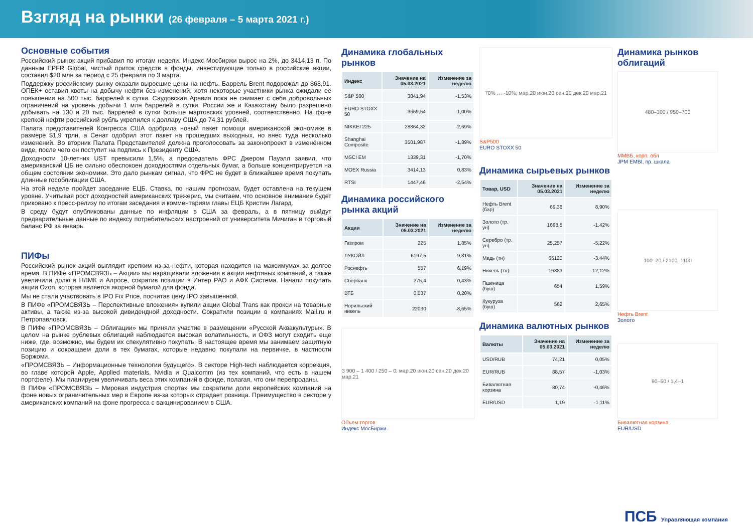Взгляд на рынки (26 февраля – 5 марта 2021 г.)
Основные события
Российский рынок акций прибавил по итогам недели. Индекс Мосбиржи вырос на 2%, до 3414,13 п. По данным EPFR Global, чистый приток средств в фонды, инвестирующие только в российские акции, составил $20 млн за период с 25 февраля по 3 марта.
Поддержку российскому рынку оказали выросшие цены на нефть. Баррель Brent подорожал до $68,91. ОПЕК+ оставил квоты на добычу нефти без изменений, хотя некоторые участники рынка ожидали ее повышения на 500 тыс. баррелей в сутки. Саудовская Аравия пока не снимает с себя добровольных ограничений на уровень добычи 1 млн баррелей в сутки. России же и Казахстану было разрешено добывать на 130 и 20 тыс. баррелей в сутки больше мартовских уровней, соответственно. На фоне крепкой нефти российский рубль укрепился к доллару США до 74,31 рублей.
Палата представителей Конгресса США одобрила новый пакет помощи американской экономике в размере $1,9 трлн, а Сенат одобрил этот пакет на прошедших выходных, но внес туда несколько изменений. Во вторник Палата Представителей должна проголосовать за законопроект в изменённом виде, после чего он поступит на подпись к Президенту США.
Доходности 10-летних UST превысили 1,5%, а председатель ФРС Джером Пауэлл заявил, что американский ЦБ не сильно обеспокоен доходностями отдельных бумаг, а больше концентрируется на общем состоянии экономики. Это дало рынкам сигнал, что ФРС не будет в ближайшее время покупать длинные гособлигации США.
На этой неделе пройдет заседание ЕЦБ. Ставка, по нашим прогнозам, будет оставлена на текущем уровне. Учитывая рост доходностей американских трежерис, мы считаем, что основное внимание будет приковано к пресс-релизу по итогам заседания и комментариям главы ЕЦБ Кристин Лагард.
В среду будут опубликованы данные по инфляции в США за февраль, а в пятницу выйдут предварительные данные по индексу потребительских настроений от университета Мичиган и торговый баланс РФ за январь.
ПИФы
Российский рынок акций выглядит крепким из-за нефти, которая находится на максимумах за долгое время. В ПИФе «ПРОМСВЯЗЬ – Акции» мы наращивали вложения в акции нефтяных компаний, а также увеличили долю в НЛМК и Алросе, сократив позиции в Интер РАО и АФК Система. Начали покупать акции Ozon, которая является якорной бумагой для фонда.
Мы не стали участвовать в IPO Fix Price, посчитав цену IPO завышенной.
В ПИФе «ПРОМСВЯЗЬ – Перспективные вложения» купили акции Global Trans как прокси на товарные активы, а также из-за высокой дивидендной доходности. Сократили позиции в компаниях Mail.ru и Петропавловск.
В ПИФе «ПРОМСВЯЗЬ – Облигации» мы приняли участие в размещении «Русской Аквакультуры». В целом на рынке рублевых облигаций наблюдается высокая волатильность, и ОФЗ могут сходить еще ниже, где, возможно, мы будем их спекулятивно покупать. В настоящее время мы занимаем защитную позицию и сокращаем доли в тех бумагах, которые недавно покупали на первичке, в частности Боржоми.
«ПРОМСВЯЗЬ – Информационные технологии будущего». В секторе High-tech наблюдается коррекция, во главе которой Apple, Applied materials, Nvidia и Qualcomm (из тех компаний, что есть в нашем портфеле). Мы планируем увеличивать веса этих компаний в фонде, полагая, что они перепроданы.
В ПИФе «ПРОМСВЯЗЬ – Мировая индустрия спорта» мы сократили доли европейских компаний на фоне новых ограничительных мер в Европе из-за которых страдает розница. Преимущество в секторе у американских компаний на фоне прогресса с вакцинированием в США.
Динамика глобальных рынков
| Индекс | Значение на 05.03.2021 | Изменение за неделю |
| --- | --- | --- |
| S&P 500 | 3841,94 | -1,53% |
| EURO STOXX 50 | 3669,54 | -1,00% |
| NIKKEI 225 | 28864,32 | -2,69% |
| Shanghai Composite | 3501,987 | -1,39% |
| MSCI EM | 1339,31 | -1,70% |
| MOEX Russia | 3414,13 | 0,83% |
| RTSI | 1447,46 | -2,54% |
Динамика российского рынка акций
| Акции | Значение на 05.03.2021 | Изменение за неделю |
| --- | --- | --- |
| Газпром | 225 | 1,85% |
| ЛУКОЙЛ | 6197,5 | 9,81% |
| Роснефть | 557 | 6,19% |
| Сбербанк | 275,4 | 0,43% |
| ВТБ | 0,037 | 0,20% |
| Норильский никель | 22030 | -8,65% |
3 900 – 1 400 / 250 – 0; мар.20 июн.20 сен.20 дек.20 мар.21
Объем торгов
Индекс МосБиржи
70% … -10%; мар.20 июн.20 сен.20 дек.20 мар.21
S&P500
EURO STOXX 50
Динамика сырьевых рынков
| Товар, USD | Значение на 05.03.2021 | Изменение за неделю |
| --- | --- | --- |
| Нефть Brent (бар) | 69,36 | 8,90% |
| Золото (тр. ун) | 1698,5 | -1,42% |
| Серебро (тр. ун) | 25,257 | -5,22% |
| Медь (тн) | 65120 | -3,44% |
| Никель (тн) | 16383 | -12,12% |
| Пшеница (буш) | 654 | 1,59% |
| Кукуруза (буш) | 562 | 2,65% |
Динамика валютных рынков
| Валюты | Значение на 05.03.2021 | Изменение за неделю |
| --- | --- | --- |
| USD/RUB | 74,21 | 0,05% |
| EUR/RUB | 88,57 | -1,03% |
| Бивалютная корзина | 80,74 | -0,46% |
| EUR/USD | 1,19 | -1,11% |
Динамика рынков облигаций
480–300 / 950–700
ММВБ, корп. обл
JPM EMBI, пр. шкала
100–20 / 2100–1100
Нефть Brent
Золото
90–50 / 1,4–1
Бивалютная корзина
EUR/USD
ПСБ Управляющая компания